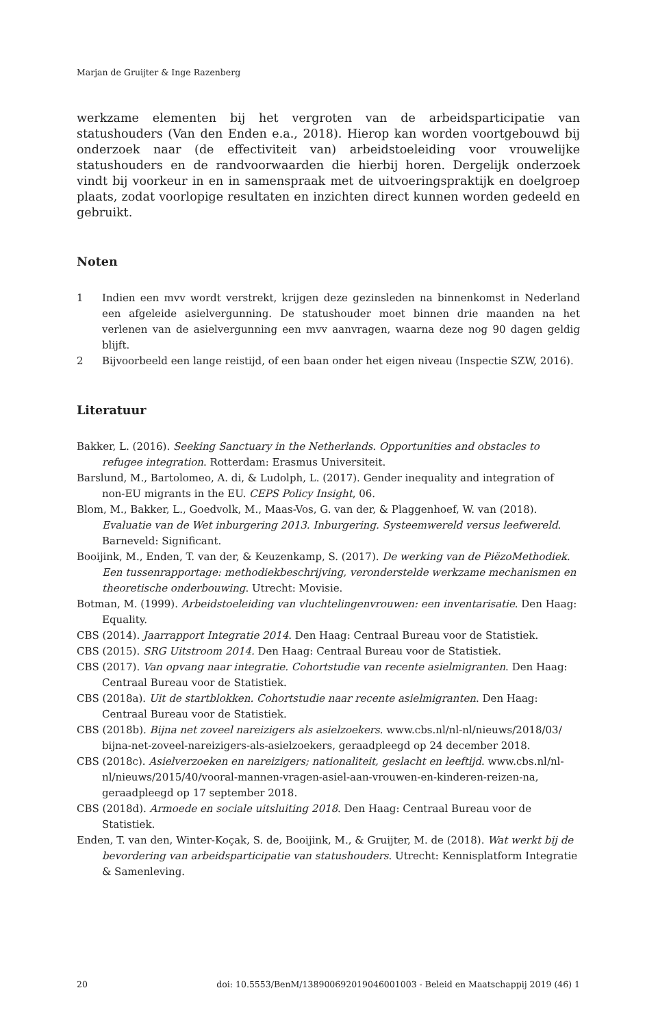Marjan de Gruijter & Inge Razenberg
werkzame elementen bij het vergroten van de arbeidsparticipatie van statushouders (Van den Enden e.a., 2018). Hierop kan worden voortgebouwd bij onderzoek naar (de effectiviteit van) arbeidstoeleiding voor vrouwelijke statushouders en de randvoorwaarden die hierbij horen. Dergelijk onderzoek vindt bij voorkeur in en in samenspraak met de uitvoeringspraktijk en doelgroep plaats, zodat voorlopige resultaten en inzichten direct kunnen worden gedeeld en gebruikt.
Noten
1 Indien een mvv wordt verstrekt, krijgen deze gezinsleden na binnenkomst in Nederland een afgeleide asielvergunning. De statushouder moet binnen drie maanden na het verlenen van de asielvergunning een mvv aanvragen, waarna deze nog 90 dagen geldig blijft.
2 Bijvoorbeeld een lange reistijd, of een baan onder het eigen niveau (Inspectie SZW, 2016).
Literatuur
Bakker, L. (2016). Seeking Sanctuary in the Netherlands. Opportunities and obstacles to refugee integration. Rotterdam: Erasmus Universiteit.
Barslund, M., Bartolomeo, A. di, & Ludolph, L. (2017). Gender inequality and integration of non-EU migrants in the EU. CEPS Policy Insight, 06.
Blom, M., Bakker, L., Goedvolk, M., Maas-Vos, G. van der, & Plaggenhoef, W. van (2018). Evaluatie van de Wet inburgering 2013. Inburgering. Systeemwereld versus leefwereld. Barneveld: Significant.
Booijink, M., Enden, T. van der, & Keuzenkamp, S. (2017). De werking van de PiëzoMethodiek. Een tussenrapportage: methodiekbeschrijving, veronderstelde werkzame mechanismen en theoretische onderbouwing. Utrecht: Movisie.
Botman, M. (1999). Arbeidstoeleiding van vluchtelingenvrouwen: een inventarisatie. Den Haag: Equality.
CBS (2014). Jaarrapport Integratie 2014. Den Haag: Centraal Bureau voor de Statistiek.
CBS (2015). SRG Uitstroom 2014. Den Haag: Centraal Bureau voor de Statistiek.
CBS (2017). Van opvang naar integratie. Cohortstudie van recente asielmigranten. Den Haag: Centraal Bureau voor de Statistiek.
CBS (2018a). Uit de startblokken. Cohortstudie naar recente asielmigranten. Den Haag: Centraal Bureau voor de Statistiek.
CBS (2018b). Bijna net zoveel nareizigers als asielzoekers. www.cbs.nl/nl-nl/nieuws/2018/03/ bijna-net-zoveel-nareizigers-als-asielzoekers, geraadpleegd op 24 december 2018.
CBS (2018c). Asielverzoeken en nareizigers; nationaliteit, geslacht en leeftijd. www.cbs.nl/nl-nl/nieuws/2015/40/vooral-mannen-vragen-asiel-aan-vrouwen-en-kinderen-reizen-na, geraadpleegd op 17 september 2018.
CBS (2018d). Armoede en sociale uitsluiting 2018. Den Haag: Centraal Bureau voor de Statistiek.
Enden, T. van den, Winter-Koçak, S. de, Booijink, M., & Gruijter, M. de (2018). Wat werkt bij de bevordering van arbeidsparticipatie van statushouders. Utrecht: Kennisplatform Integratie & Samenleving.
20 doi: 10.5553/BenM/138900692019046001003 - Beleid en Maatschappij 2019 (46) 1